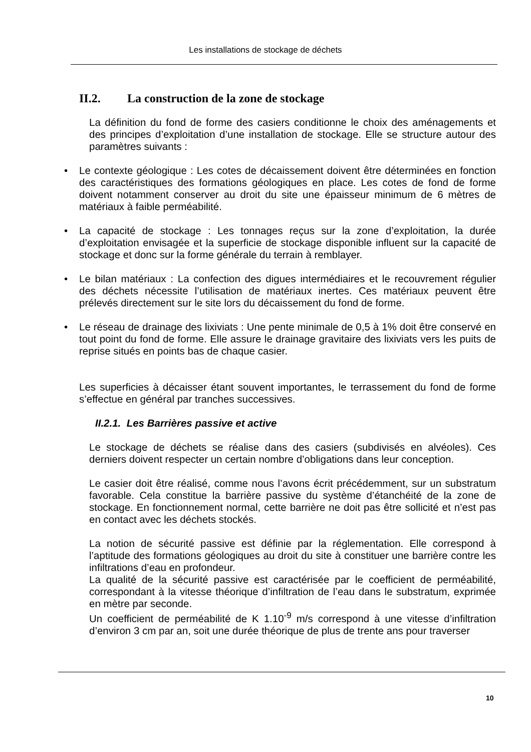Les installations de stockage de déchets
II.2. La construction de la zone de stockage
La définition du fond de forme des casiers conditionne le choix des aménagements et des principes d’exploitation d’une installation de stockage. Elle se structure autour des paramètres suivants :
• Le contexte géologique : Les cotes de décaissement doivent être déterminées en fonction des caractéristiques des formations géologiques en place. Les cotes de fond de forme doivent notamment conserver au droit du site une épaisseur minimum de 6 mètres de matériaux à faible perméabilité.
• La capacité de stockage : Les tonnages reçus sur la zone d’exploitation, la durée d’exploitation envisagée et la superficie de stockage disponible influent sur la capacité de stockage et donc sur la forme générale du terrain à remblayer.
• Le bilan matériaux : La confection des digues intermédiaires et le recouvrement régulier des déchets nécessite l’utilisation de matériaux inertes. Ces matériaux peuvent être prélevés directement sur le site lors du décaissement du fond de forme.
• Le réseau de drainage des lixiviats : Une pente minimale de 0,5 à 1% doit être conservé en tout point du fond de forme. Elle assure le drainage gravitaire des lixiviats vers les puits de reprise situés en points bas de chaque casier.
Les superficies à décaisser étant souvent importantes, le terrassement du fond de forme s’effectue en général par tranches successives.
II.2.1. Les Barrières passive et active
Le stockage de déchets se réalise dans des casiers (subdivisés en alvéoles). Ces derniers doivent respecter un certain nombre d’obligations dans leur conception.
Le casier doit être réalisé, comme nous l’avons écrit précédemment, sur un substratum favorable. Cela constitue la barrière passive du système d’étanchéité de la zone de stockage. En fonctionnement normal, cette barrière ne doit pas être sollicité et n’est pas en contact avec les déchets stockés.
La notion de sécurité passive est définie par la réglementation. Elle correspond à l’aptitude des formations géologiques au droit du site à constituer une barrière contre les infiltrations d’eau en profondeur.
La qualité de la sécurité passive est caractérisée par le coefficient de perméabilité, correspondant à la vitesse théorique d’infiltration de l’eau dans le substratum, exprimée en mètre par seconde.
Un coefficient de perméabilité de K 1.10<sup>-9</sup> m/s correspond à une vitesse d’infiltration d’environ 3 cm par an, soit une durée théorique de plus de trente ans pour traverser
10